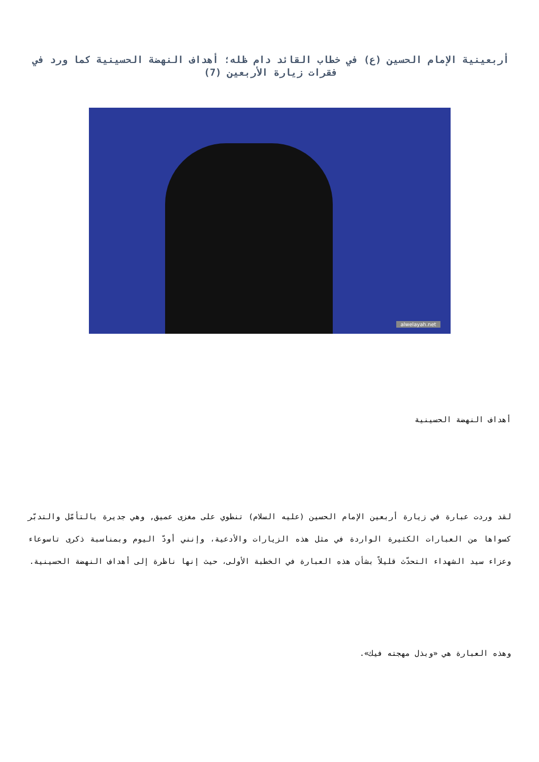أربعينية الإمام الحسين (ع) في خطاب القائد دام ظله؛ أهداف النهضة الحسينية كما ورد في فقرات زيارة الأربعين (7)
alwelayah.net
أهداف النهضة الحسينية
لقد وردت عبارة في زيارة أربعين الإمام الحسين (عليه السلام) تنطوي على مغزى عميق, وهي جديرة بالتأمّل والتدبّر كسواها من العبارات الكثيرة الواردة في مثل هذه الزيارات والأدعية، وإنني أودّ اليوم وبمناسبة ذكرى تاسوعاء وعزاء سيد الشهداء التحدّث قليلاً بشأن هذه العبارة في الخطبة الأولى، حيث إنها ناظرة إلى أهداف النهضة الحسينية.
وهذه العبارة هي «وبذل مهجته فيك».